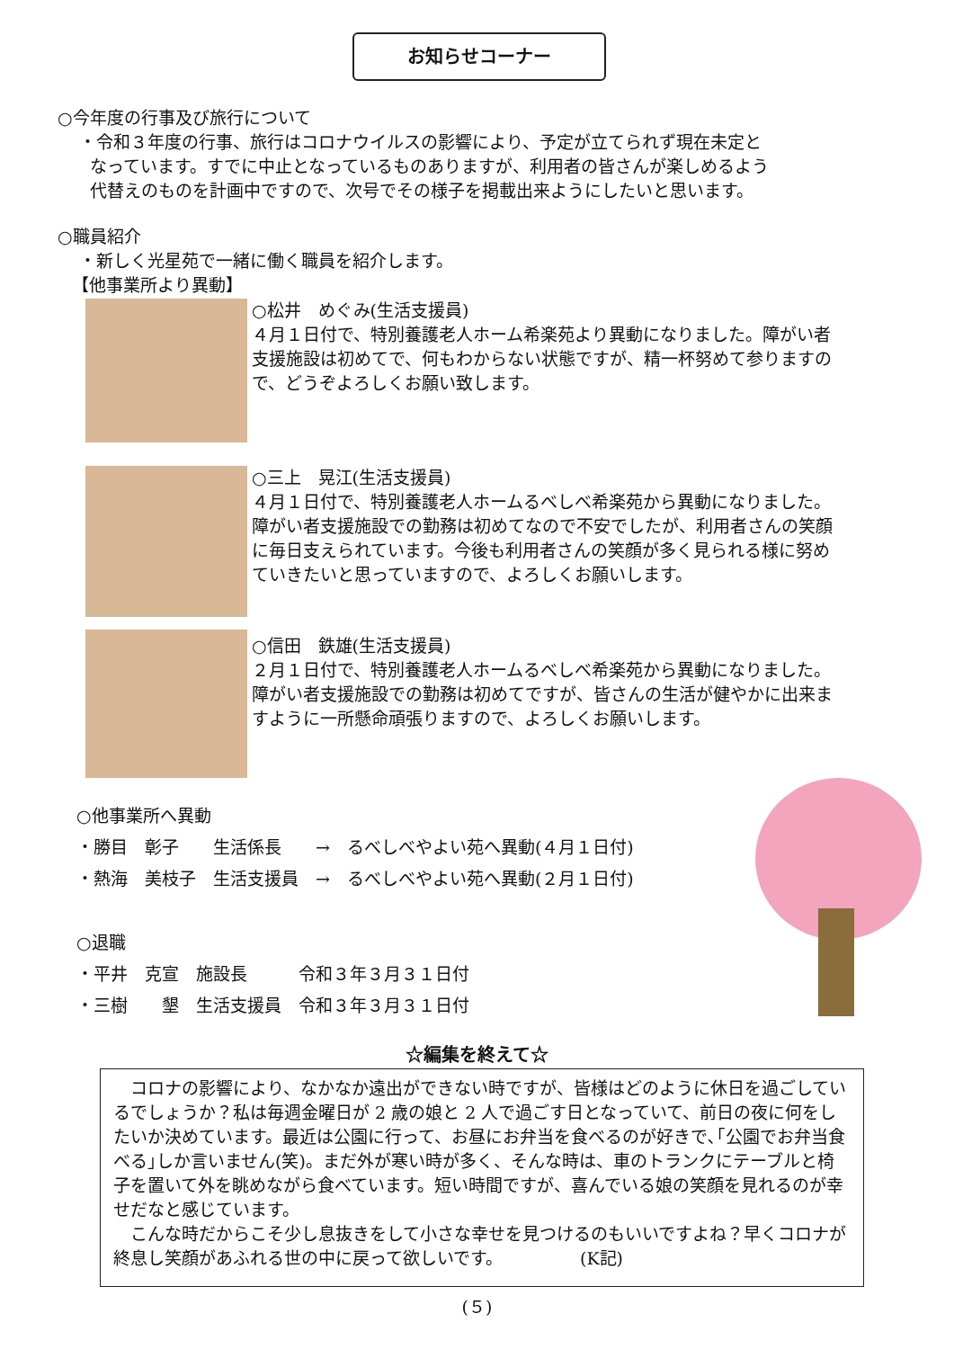お知らせコーナー
○今年度の行事及び旅行について
・令和３年度の行事、旅行はコロナウイルスの影響により、予定が立てられず現在未定と
なっています。すでに中止となっているものありますが、利用者の皆さんが楽しめるよう
代替えのものを計画中ですので、次号でその様子を掲載出来ようにしたいと思います。
○職員紹介
・新しく光星苑で一緒に働く職員を紹介します。
【他事業所より異動】
○松井　めぐみ(生活支援員)
４月１日付で、特別養護老人ホーム希楽苑より異動になりました。障がい者支援施設は初めてで、何もわからない状態ですが、精一杯努めて参りますので、どうぞよろしくお願い致します。
○三上　晃江(生活支援員)
４月１日付で、特別養護老人ホームるべしべ希楽苑から異動になりました。障がい者支援施設での勤務は初めてなので不安でしたが、利用者さんの笑顔に毎日支えられています。今後も利用者さんの笑顔が多く見られる様に努めていきたいと思っていますので、よろしくお願いします。
○信田　鉄雄(生活支援員)
２月１日付で、特別養護老人ホームるべしべ希楽苑から異動になりました。障がい者支援施設での勤務は初めてですが、皆さんの生活が健やかに出来ますように一所懸命頑張りますので、よろしくお願いします。
○他事業所へ異動
・勝目　彰子　　生活係長　　→　るべしべやよい苑へ異動(４月１日付)
・熱海　美枝子　生活支援員　→　るべしべやよい苑へ異動(２月１日付)
○退職
・平井　克宣　施設長　　　令和３年３月３１日付
・三樹　　墾　生活支援員　令和３年３月３１日付
☆編集を終えて☆
　コロナの影響により、なかなか遠出ができない時ですが、皆様はどのように休日を過ごしているでしょうか？私は毎週金曜日が 2 歳の娘と 2 人で過ごす日となっていて、前日の夜に何をしたいか決めています。最近は公園に行って、お昼にお弁当を食べるのが好きで､｢公園でお弁当食べる｣しか言いません(笑)。まだ外が寒い時が多く、そんな時は、車のトランクにテーブルと椅子を置いて外を眺めながら食べています。短い時間ですが、喜んでいる娘の笑顔を見れるのが幸せだなと感じています。
　こんな時だからこそ少し息抜きをして小さな幸せを見つけるのもいいですよね？早くコロナが終息し笑顔があふれる世の中に戻って欲しいです。　　　　　(K記)
(５)